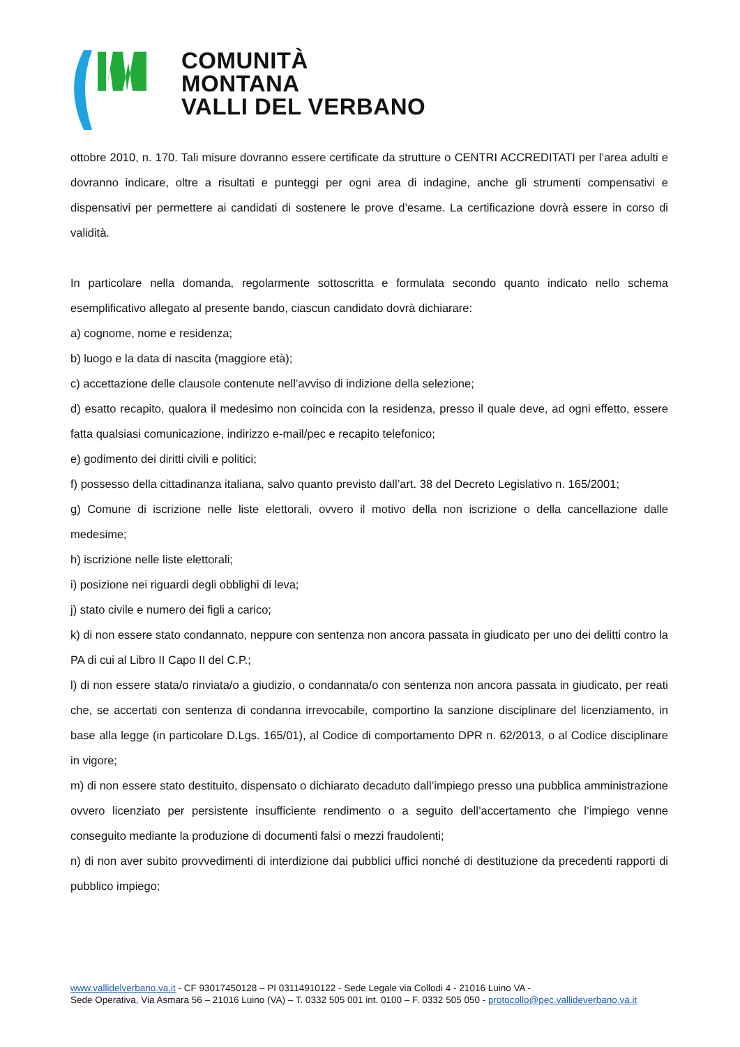COMUNITÀ MONTANA
VALLI DEL VERBANO
ottobre 2010, n. 170. Tali misure dovranno essere certificate da strutture o CENTRI ACCREDITATI per l’area adulti e dovranno indicare, oltre a risultati e punteggi per ogni area di indagine, anche gli strumenti compensativi e dispensativi per permettere ai candidati di sostenere le prove d’esame. La certificazione dovrà essere in corso di validità.
In particolare nella domanda, regolarmente sottoscritta e formulata secondo quanto indicato nello schema esemplificativo allegato al presente bando, ciascun candidato dovrà dichiarare:
a) cognome, nome e residenza;
b) luogo e la data di nascita (maggiore età);
c) accettazione delle clausole contenute nell’avviso di indizione della selezione;
d) esatto recapito, qualora il medesimo non coincida con la residenza, presso il quale deve, ad ogni effetto, essere fatta qualsiasi comunicazione, indirizzo e-mail/pec e recapito telefonico;
e) godimento dei diritti civili e politici;
f) possesso della cittadinanza italiana, salvo quanto previsto dall’art. 38 del Decreto Legislativo n. 165/2001;
g) Comune di iscrizione nelle liste elettorali, ovvero il motivo della non iscrizione o della cancellazione dalle medesime;
h) iscrizione nelle liste elettorali;
i) posizione nei riguardi degli obblighi di leva;
j) stato civile e numero dei figli a carico;
k) di non essere stato condannato, neppure con sentenza non ancora passata in giudicato per uno dei delitti contro la PA di cui al Libro II Capo II del C.P.;
l) di non essere stata/o rinviata/o a giudizio, o condannata/o con sentenza non ancora passata in giudicato, per reati che, se accertati con sentenza di condanna irrevocabile, comportino la sanzione disciplinare del licenziamento, in base alla legge (in particolare D.Lgs. 165/01), al Codice di comportamento DPR n. 62/2013, o al Codice disciplinare in vigore;
m) di non essere stato destituito, dispensato o dichiarato decaduto dall’impiego presso una pubblica amministrazione ovvero licenziato per persistente insufficiente rendimento o a seguito dell’accertamento che l’impiego venne conseguito mediante la produzione di documenti falsi o mezzi fraudolenti;
n) di non aver subito provvedimenti di interdizione dai pubblici uffici nonché di destituzione da precedenti rapporti di pubblico impiego;
www.vallidelverbano.va.it - CF 93017450128 – PI 03114910122 - Sede Legale via Collodi 4 - 21016 Luino VA -
Sede Operativa, Via Asmara 56 – 21016 Luino (VA) – T. 0332 505 001 int. 0100 – F. 0332 505 050 - protocollo@pec.vallideverbano.va.it